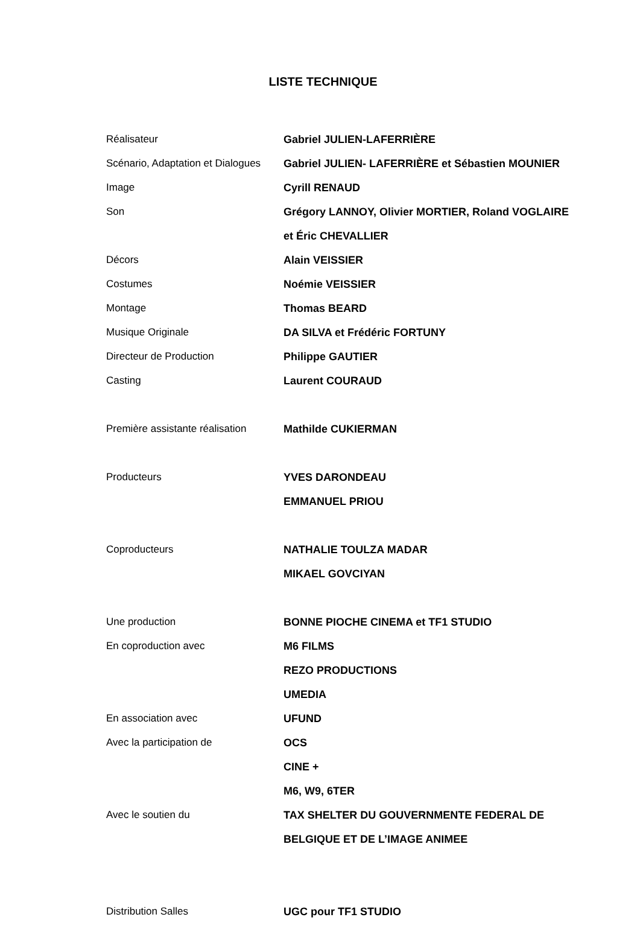LISTE TECHNIQUE
| Réalisateur | Gabriel JULIEN-LAFERRIÈRE |
| Scénario, Adaptation et Dialogues | Gabriel JULIEN- LAFERRIÈRE et Sébastien MOUNIER |
| Image | Cyrill RENAUD |
| Son | Grégory LANNOY, Olivier MORTIER, Roland VOGLAIRE |
| | et Éric CHEVALLIER |
| Décors | Alain VEISSIER |
| Costumes | Noémie VEISSIER |
| Montage | Thomas BEARD |
| Musique Originale | DA SILVA et Frédéric FORTUNY |
| Directeur de Production | Philippe GAUTIER |
| Casting | Laurent COURAUD |
| Première assistante réalisation | Mathilde CUKIERMAN |
| Producteurs | YVES DARONDEAU |
| | EMMANUEL PRIOU |
| Coproducteurs | NATHALIE TOULZA MADAR |
| | MIKAEL GOVCIYAN |
| Une production | BONNE PIOCHE CINEMA et TF1 STUDIO |
| En coproduction avec | M6 FILMS |
| | REZO PRODUCTIONS |
| | UMEDIA |
| En association avec | UFUND |
| Avec la participation de | OCS |
| | CINE + |
| | M6, W9, 6TER |
| Avec le soutien du | TAX SHELTER DU GOUVERNMENTE FEDERAL DE |
| | BELGIQUE ET DE L’IMAGE ANIMEE |
| Distribution Salles | UGC pour TF1 STUDIO |